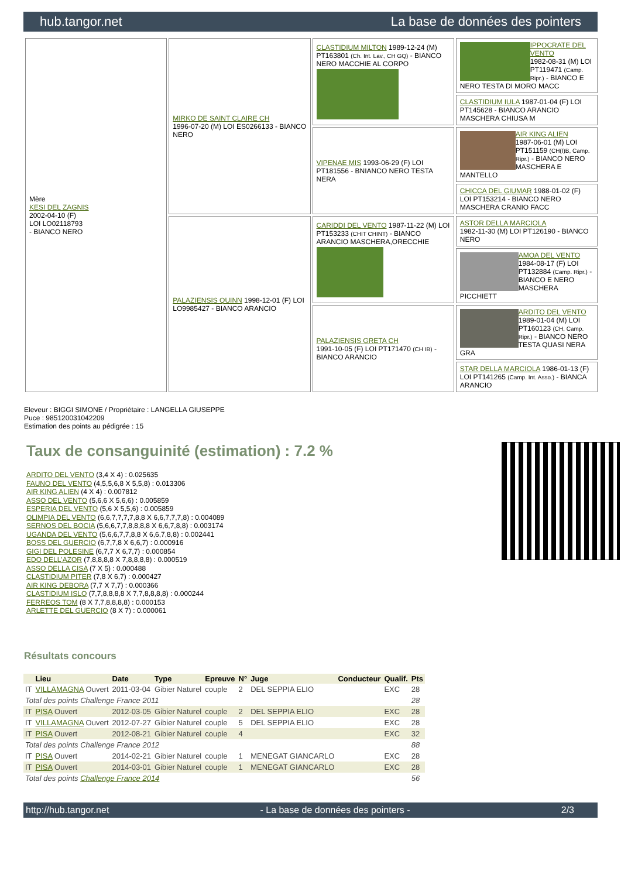hub.tangor.net La base de données des pointers
| Mère KESI DEL ZAGNIS 2002-04-10 (F) LOI LO02118793 - BIANCO NERO | MIRKO DE SAINT CLAIRE CH 1996-07-20 (M) LOI ES0266133 - BIANCO NERO | CLASTIDIUM MILTON 1989-12-24 (M) PT163801 (Ch. Int. Lav., CH GQ) - BIANCO NERO MACCHIE AL CORPO | IPPOCRATE DEL VENTO 1982-08-31 (M) LOI PT119471 (Camp. Ripr.) - BIANCO E NERO TESTA DI MORO MACC |
| | | | CLASTIDIUM IULA 1987-01-04 (F) LOI PT145628 - BIANCO ARANCIO MASCHERA CHIUSA M |
| | | VIPENAE MIS 1993-06-29 (F) LOI PT181556 - BNIANCO NERO TESTA NERA | AIR KING ALIEN 1987-06-01 (M) LOI PT151159 (CH(I)B, Camp. Ripr.) - BIANCO NERO MASCHERA E MANTELLO |
| | | | CHICCA DEL GIUMAR 1988-01-02 (F) LOI PT153214 - BIANCO NERO MASCHERA CRANIO FACC |
| | PALAZIENSIS QUINN 1998-12-01 (F) LOI LO9985427 - BIANCO ARANCIO | CARIDDI DEL VENTO 1987-11-22 (M) LOI PT153233 (CHIT CHINT) - BIANCO ARANCIO MASCHERA,ORECCHIE | ASTOR DELLA MARCIOLA 1982-11-30 (M) LOI PT126190 - BIANCO NERO |
| | | | AMOA DEL VENTO 1984-08-17 (F) LOI PT132884 (Camp. Ripr.) - BIANCO E NERO MASCHERA PICCHIETT |
| | | PALAZIENSIS GRETA CH 1991-10-05 (F) LOI PT171470 (CH IB) - BIANCO ARANCIO | ARDITO DEL VENTO 1989-01-04 (M) LOI PT160123 (CH, Camp. Ripr.) - BIANCO NERO TESTA QUASI NERA GRA |
| | | | STAR DELLA MARCIOLA 1986-01-13 (F) LOI PT141265 (Camp. Int. Asso.) - BIANCA ARANCIO |
Eleveur : BIGGI SIMONE / Propriétaire : LANGELLA GIUSEPPE
Puce : 985120031042209
Estimation des points au pédigrée : 15
Taux de consanguinité (estimation) : 7.2 %
ARDITO DEL VENTO (3,4 X 4) : 0.025635
FAUNO DEL VENTO (4,5,5,6,8 X 5,5,8) : 0.013306
AIR KING ALIEN (4 X 4) : 0.007812
ASSO DEL VENTO (5,6,6 X 5,6,6) : 0.005859
ESPERIA DEL VENTO (5,6 X 5,5,6) : 0.005859
OLIMPIA DEL VENTO (6,6,7,7,7,7,8,8 X 6,6,7,7,7,8) : 0.004089
SERNOS DEL BOCIA (5,6,6,7,7,8,8,8,8 X 6,6,7,8,8) : 0.003174
UGANDA DEL VENTO (5,6,6,7,7,8,8 X 6,6,7,8,8) : 0.002441
BOSS DEL GUERCIO (6,7,7,8 X 6,6,7) : 0.000916
GIGI DEL POLESINE (6,7,7 X 6,7,7) : 0.000854
EDO DELL'AZOR (7,8,8,8,8 X 7,8,8,8,8) : 0.000519
ASSO DELLA CISA (7 X 5) : 0.000488
CLASTIDIUM PITER (7,8 X 6,7) : 0.000427
AIR KING DEBORA (7,7 X 7,7) : 0.000366
CLASTIDIUM ISLO (7,7,8,8,8,8 X 7,7,8,8,8,8) : 0.000244
FERREOS TOM (8 X 7,7,8,8,8,8) : 0.000153
ARLETTE DEL GUERCIO (8 X 7) : 0.000061
Résultats concours
| | Lieu | Date | Type | Epreuve | N° | Juge | Conducteur | Qualif. | Pts |
| --- | --- | --- | --- | --- | --- | --- | --- | --- | --- |
| IT | VILLAMAGNA Ouvert | 2011-03-04 | Gibier Naturel | couple | 2 | DEL SEPPIA ELIO | | EXC | 28 |
| Total des points Challenge France 2011 | | | | | | | | | 28 |
| IT | PISA Ouvert | 2012-03-05 | Gibier Naturel | couple | 2 | DEL SEPPIA ELIO | | EXC | 28 |
| IT | VILLAMAGNA Ouvert | 2012-07-27 | Gibier Naturel | couple | 5 | DEL SEPPIA ELIO | | EXC | 28 |
| IT | PISA Ouvert | 2012-08-21 | Gibier Naturel | couple | 4 | | | EXC | 32 |
| Total des points Challenge France 2012 | | | | | | | | | 88 |
| IT | PISA Ouvert | 2014-02-21 | Gibier Naturel | couple | 1 | MENEGAT GIANCARLO | | EXC | 28 |
| IT | PISA Ouvert | 2014-03-01 | Gibier Naturel | couple | 1 | MENEGAT GIANCARLO | | EXC | 28 |
| Total des points Challenge France 2014 | | | | | | | | | 56 |
http://hub.tangor.net - La base de données des pointers - 2/3